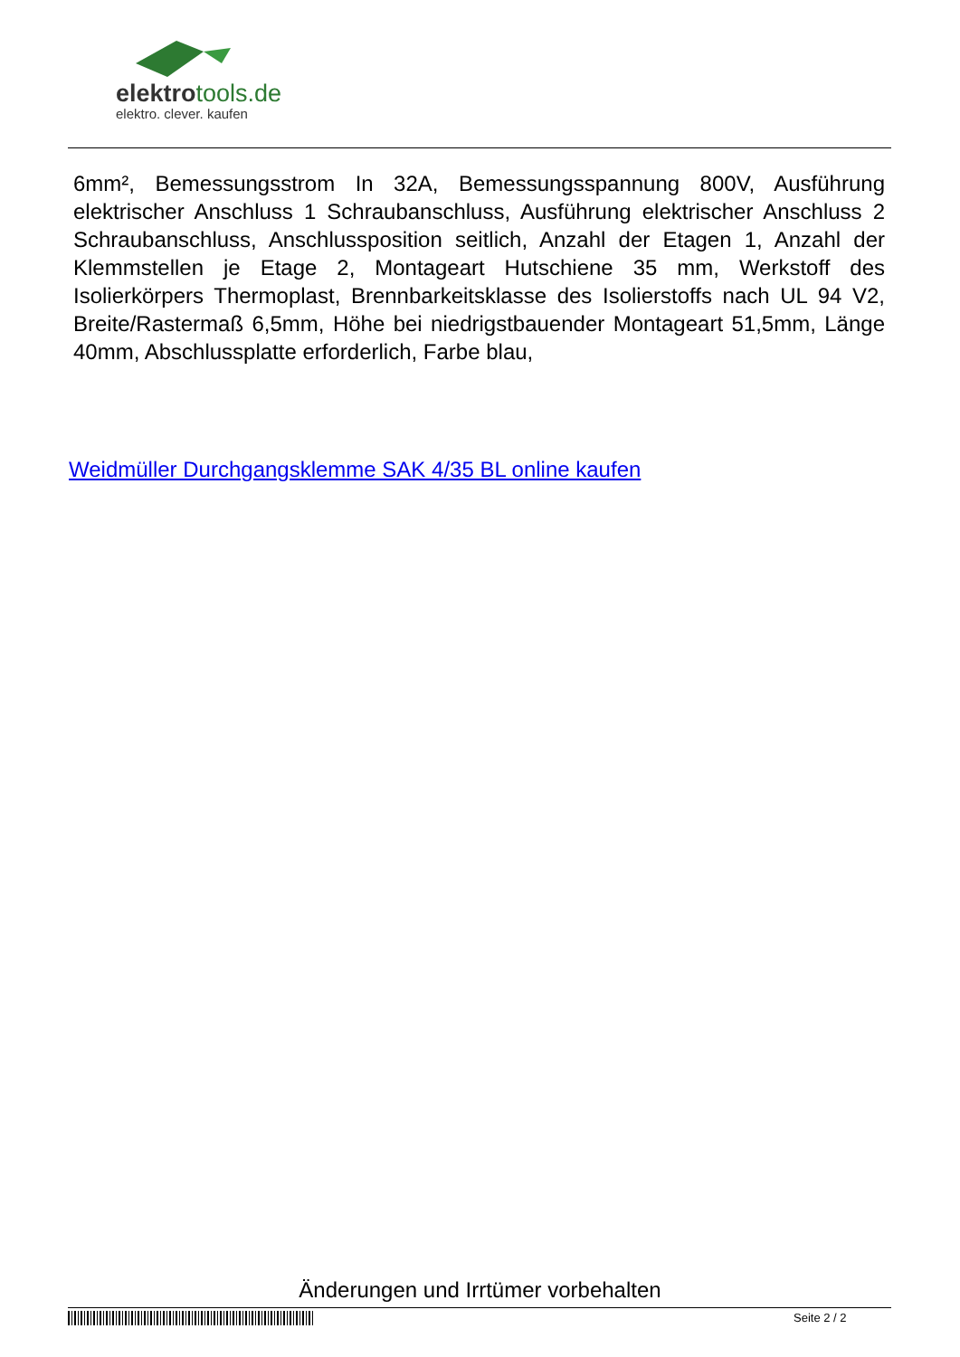elektrotools.de
elektro. clever. kaufen
6mm², Bemessungsstrom In 32A, Bemessungsspannung 800V, Ausführung elektrischer Anschluss 1 Schraubanschluss, Ausführung elektrischer Anschluss 2 Schraubanschluss, Anschlussposition seitlich, Anzahl der Etagen 1, Anzahl der Klemmstellen je Etage 2, Montageart Hutschiene 35 mm, Werkstoff des Isolierkörpers Thermoplast, Brennbarkeitsklasse des Isolierstoffs nach UL 94 V2, Breite/Rastermaß 6,5mm, Höhe bei niedrigstbauender Montageart 51,5mm, Länge 40mm, Abschlussplatte erforderlich, Farbe blau,
Weidmüller Durchgangsklemme SAK 4/35 BL online kaufen
Änderungen und Irrtümer vorbehalten
Seite 2 / 2